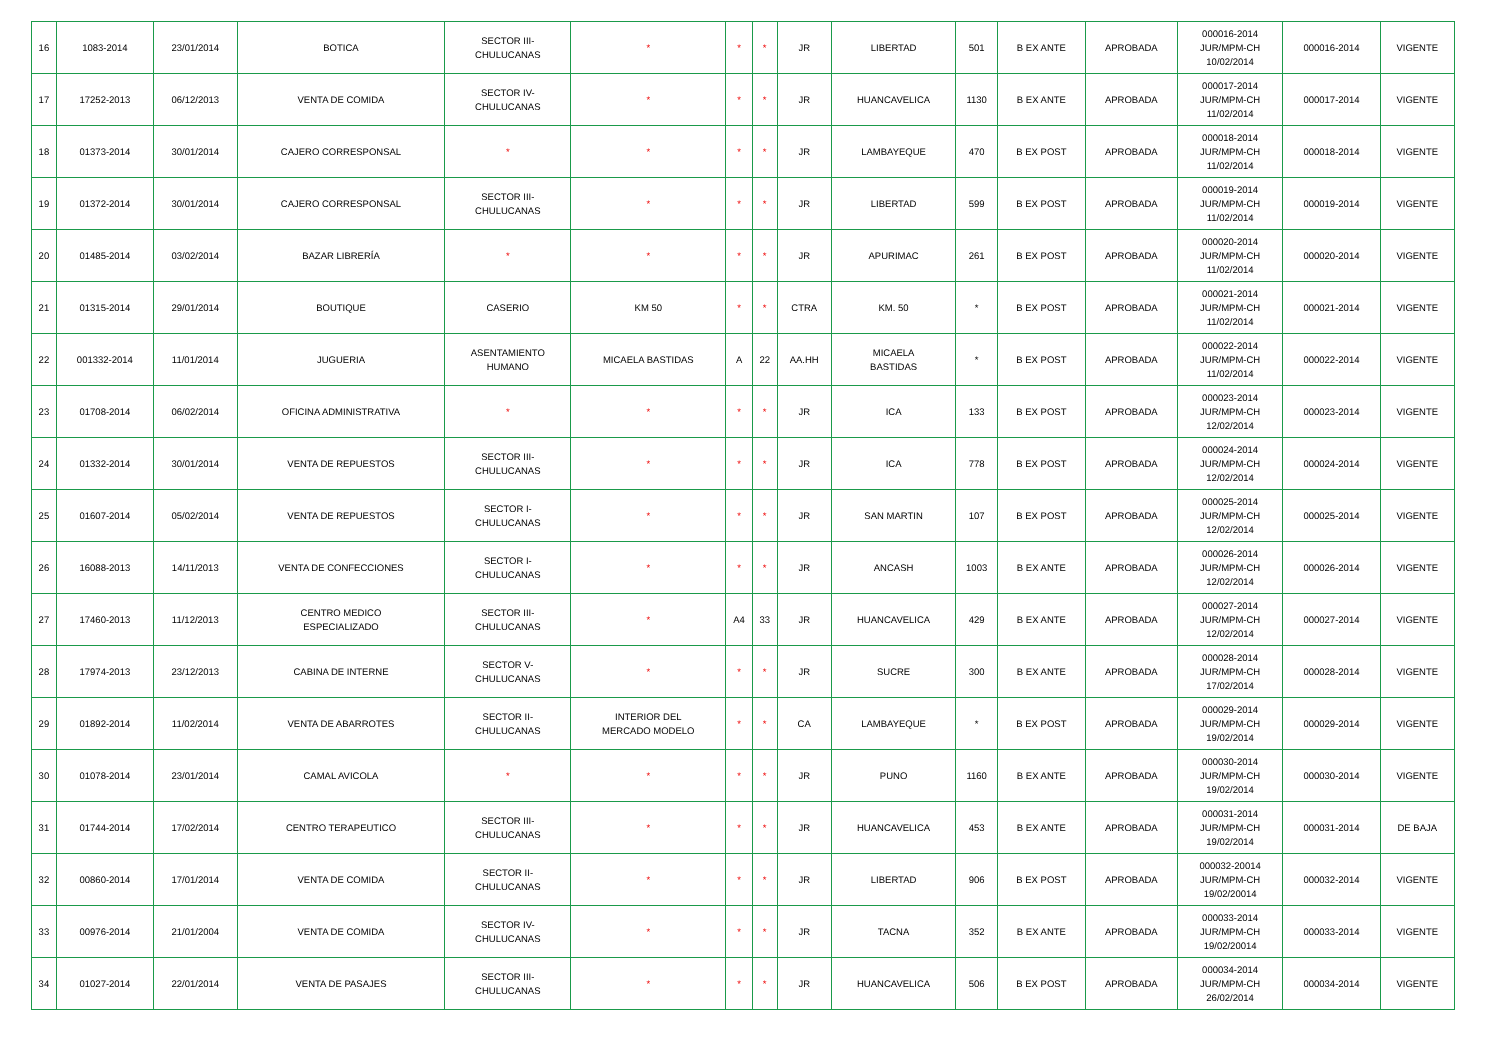| 16 | 1083-2014 | 23/01/2014 | BOTICA | SECTOR III- CHULUCANAS | * | * | * | JR | LIBERTAD | 501 | B EX ANTE | APROBADA | 000016-2014 JUR/MPM-CH 10/02/2014 | 000016-2014 | VIGENTE |
| 17 | 17252-2013 | 06/12/2013 | VENTA DE COMIDA | SECTOR IV- CHULUCANAS | * | * | * | JR | HUANCAVELICA | 1130 | B EX ANTE | APROBADA | 000017-2014 JUR/MPM-CH 11/02/2014 | 000017-2014 | VIGENTE |
| 18 | 01373-2014 | 30/01/2014 | CAJERO CORRESPONSAL | * | * | * | * | JR | LAMBAYEQUE | 470 | B EX POST | APROBADA | 000018-2014 JUR/MPM-CH 11/02/2014 | 000018-2014 | VIGENTE |
| 19 | 01372-2014 | 30/01/2014 | CAJERO CORRESPONSAL | SECTOR III- CHULUCANAS | * | * | * | JR | LIBERTAD | 599 | B EX POST | APROBADA | 000019-2014 JUR/MPM-CH 11/02/2014 | 000019-2014 | VIGENTE |
| 20 | 01485-2014 | 03/02/2014 | BAZAR LIBRERÍA | * | * | * | * | JR | APURIMAC | 261 | B EX POST | APROBADA | 000020-2014 JUR/MPM-CH 11/02/2014 | 000020-2014 | VIGENTE |
| 21 | 01315-2014 | 29/01/2014 | BOUTIQUE | CASERIO | KM 50 | * | * | CTRA | KM. 50 | * | B EX POST | APROBADA | 000021-2014 JUR/MPM-CH 11/02/2014 | 000021-2014 | VIGENTE |
| 22 | 001332-2014 | 11/01/2014 | JUGUERIA | ASENTAMIENTO HUMANO | MICAELA BASTIDAS | A | 22 | AA.HH | MICAELA BASTIDAS | * | B EX POST | APROBADA | 000022-2014 JUR/MPM-CH 11/02/2014 | 000022-2014 | VIGENTE |
| 23 | 01708-2014 | 06/02/2014 | OFICINA ADMINISTRATIVA | * | * | * | * | JR | ICA | 133 | B EX POST | APROBADA | 000023-2014 JUR/MPM-CH 12/02/2014 | 000023-2014 | VIGENTE |
| 24 | 01332-2014 | 30/01/2014 | VENTA DE REPUESTOS | SECTOR III- CHULUCANAS | * | * | * | JR | ICA | 778 | B EX POST | APROBADA | 000024-2014 JUR/MPM-CH 12/02/2014 | 000024-2014 | VIGENTE |
| 25 | 01607-2014 | 05/02/2014 | VENTA DE REPUESTOS | SECTOR I- CHULUCANAS | * | * | * | JR | SAN MARTIN | 107 | B EX POST | APROBADA | 000025-2014 JUR/MPM-CH 12/02/2014 | 000025-2014 | VIGENTE |
| 26 | 16088-2013 | 14/11/2013 | VENTA DE CONFECCIONES | SECTOR I- CHULUCANAS | * | * | * | JR | ANCASH | 1003 | B EX ANTE | APROBADA | 000026-2014 JUR/MPM-CH 12/02/2014 | 000026-2014 | VIGENTE |
| 27 | 17460-2013 | 11/12/2013 | CENTRO MEDICO ESPECIALIZADO | SECTOR III- CHULUCANAS | * | A4 | 33 | JR | HUANCAVELICA | 429 | B EX ANTE | APROBADA | 000027-2014 JUR/MPM-CH 12/02/2014 | 000027-2014 | VIGENTE |
| 28 | 17974-2013 | 23/12/2013 | CABINA DE INTERNE | SECTOR V- CHULUCANAS | * | * | * | JR | SUCRE | 300 | B EX ANTE | APROBADA | 000028-2014 JUR/MPM-CH 17/02/2014 | 000028-2014 | VIGENTE |
| 29 | 01892-2014 | 11/02/2014 | VENTA DE ABARROTES | SECTOR II- CHULUCANAS | INTERIOR DEL MERCADO MODELO | * | * | CA | LAMBAYEQUE | * | B EX POST | APROBADA | 000029-2014 JUR/MPM-CH 19/02/2014 | 000029-2014 | VIGENTE |
| 30 | 01078-2014 | 23/01/2014 | CAMAL AVICOLA | * | * | * | * | JR | PUNO | 1160 | B EX ANTE | APROBADA | 000030-2014 JUR/MPM-CH 19/02/2014 | 000030-2014 | VIGENTE |
| 31 | 01744-2014 | 17/02/2014 | CENTRO TERAPEUTICO | SECTOR III- CHULUCANAS | * | * | * | JR | HUANCAVELICA | 453 | B EX ANTE | APROBADA | 000031-2014 JUR/MPM-CH 19/02/2014 | 000031-2014 | DE BAJA |
| 32 | 00860-2014 | 17/01/2014 | VENTA DE COMIDA | SECTOR II- CHULUCANAS | * | * | * | JR | LIBERTAD | 906 | B EX POST | APROBADA | 000032-20014 JUR/MPM-CH 19/02/20014 | 000032-2014 | VIGENTE |
| 33 | 00976-2014 | 21/01/2004 | VENTA DE COMIDA | SECTOR IV- CHULUCANAS | * | * | * | JR | TACNA | 352 | B EX ANTE | APROBADA | 000033-2014 JUR/MPM-CH 19/02/20014 | 000033-2014 | VIGENTE |
| 34 | 01027-2014 | 22/01/2014 | VENTA DE PASAJES | SECTOR III- CHULUCANAS | * | * | * | JR | HUANCAVELICA | 506 | B EX POST | APROBADA | 000034-2014 JUR/MPM-CH 26/02/2014 | 000034-2014 | VIGENTE |